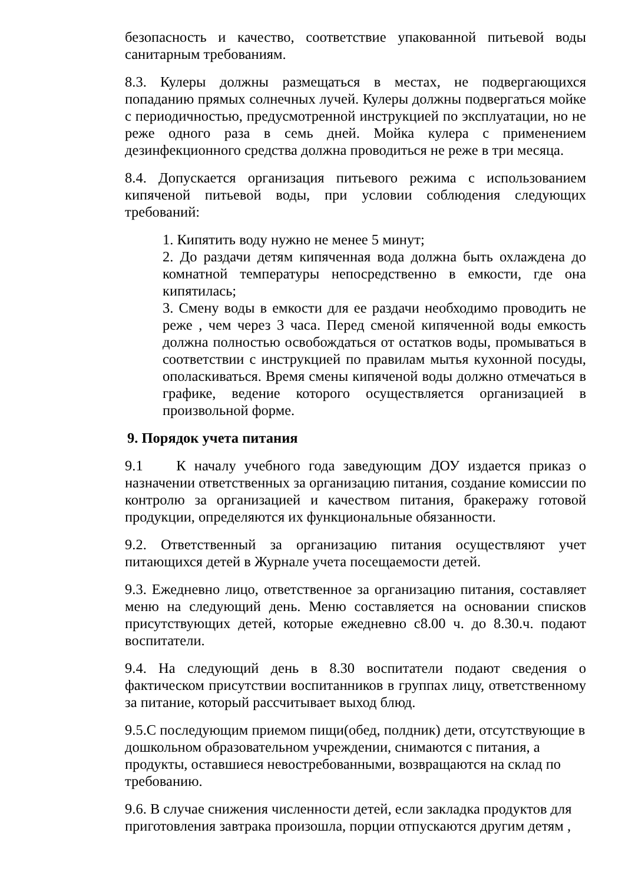безопасность и качество, соответствие упакованной питьевой воды санитарным требованиям.
8.3. Кулеры должны размещаться в местах, не подвергающихся попаданию прямых солнечных лучей. Кулеры должны подвергаться мойке с периодичностью, предусмотренной инструкцией по эксплуатации, но не реже одного раза в семь дней. Мойка кулера с применением дезинфекционного средства должна проводиться не реже в три месяца.
8.4. Допускается организация питьевого режима с использованием кипяченой питьевой воды, при условии соблюдения следующих требований:
1. Кипятить воду нужно не менее 5 минут;
2. До раздачи детям кипяченная вода должна быть охлаждена до комнатной температуры непосредственно в емкости, где она кипятилась;
3. Смену воды в емкости для ее раздачи необходимо проводить не реже , чем через 3 часа. Перед сменой кипяченной воды емкость должна полностью освобождаться от остатков воды, промываться в соответствии с инструкцией по правилам мытья кухонной посуды, ополаскиваться. Время смены кипяченой воды должно отмечаться в графике, ведение которого осуществляется организацией в произвольной форме.
9. Порядок учета питания
9.1 К началу учебного года заведующим ДОУ издается приказ о назначении ответственных за организацию питания, создание комиссии по контролю за организацией и качеством питания, бракеражу готовой продукции, определяются их функциональные обязанности.
9.2. Ответственный за организацию питания осуществляют учет питающихся детей в Журнале учета посещаемости детей.
9.3. Ежедневно лицо, ответственное за организацию питания, составляет меню на следующий день. Меню составляется на основании списков присутствующих детей, которые ежедневно с8.00 ч. до 8.30.ч. подают воспитатели.
9.4. На следующий день в 8.30 воспитатели подают сведения о фактическом присутствии воспитанников в группах лицу, ответственному за питание, который рассчитывает выход блюд.
9.5.С последующим приемом пищи(обед, полдник) дети, отсутствующие в дошкольном образовательном учреждении, снимаются с питания, а продукты, оставшиеся невостребованными, возвращаются на склад по требованию.
9.6. В случае снижения численности детей, если закладка продуктов для приготовления завтрака произошла, порции отпускаются другим детям ,